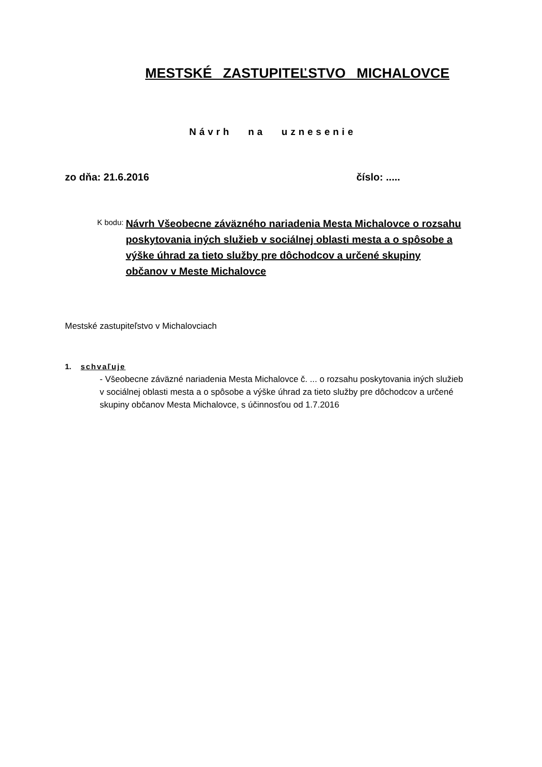MESTSKÉ ZASTUPITEĽSTVO MICHALOVCE
Návrh na uznesenie
zo dňa: 21.6.2016 číslo: .....
K bodu:
Návrh Všeobecne záväzného nariadenia Mesta Michalovce o rozsahu poskytovania iných služieb v sociálnej oblasti mesta a o spôsobe a výške úhrad za tieto služby pre dôchodcov a určené skupiny občanov v Meste Michalovce
Mestské zastupiteľstvo v Michalovciach
1. schvaľuje
- Všeobecne záväzné nariadenia Mesta Michalovce č. ... o rozsahu poskytovania iných služieb v sociálnej oblasti mesta a o spôsobe a výške úhrad za tieto služby pre dôchodcov a určené skupiny občanov Mesta Michalovce, s účinnosťou od 1.7.2016